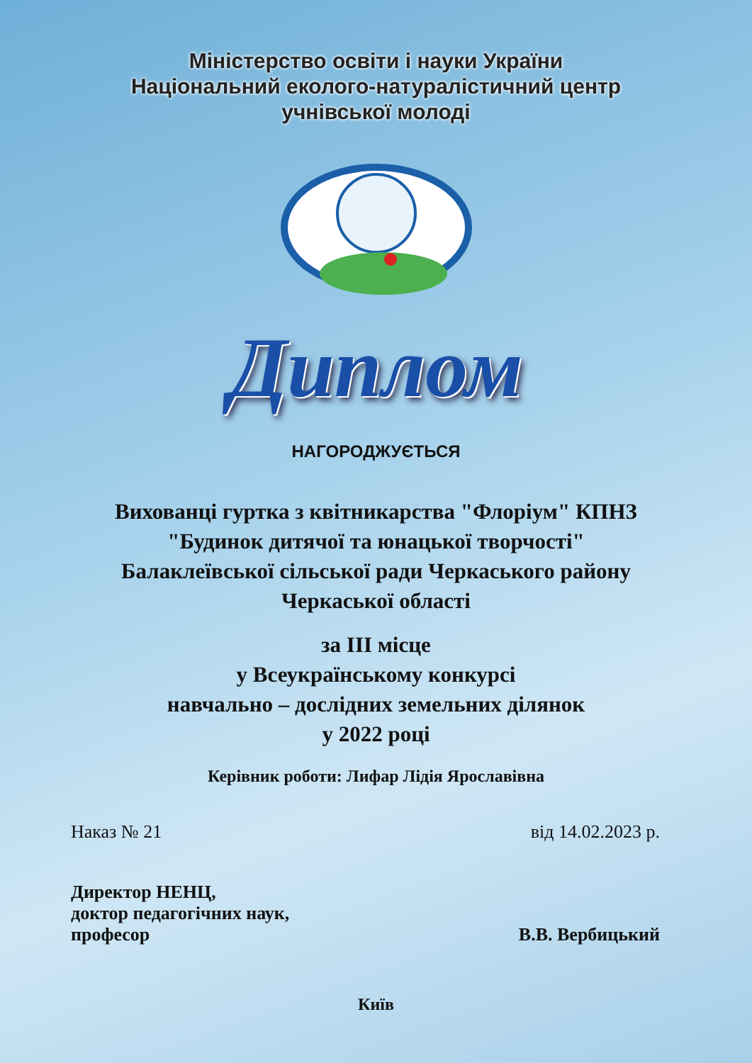Міністерство освіти і науки України
Національний еколого-натуралістичний центр
учнівської молоді
Диплом
НАГОРОДЖУЄТЬСЯ
Вихованці гуртка з квітникарства "Флоріум" КПНЗ
"Будинок дитячої та юнацької творчості"
Балаклеївської сільської ради Черкаського району
Черкаської області
за ІІІ місце
у Всеукраїнському конкурсі
навчально – дослідних земельних ділянок
у 2022 році
Керівник роботи: Лифар Лідія Ярославівна
Наказ № 21 від 14.02.2023 р.
Директор НЕНЦ,
доктор педагогічних наук,
професор В.В. Вербицький
Київ